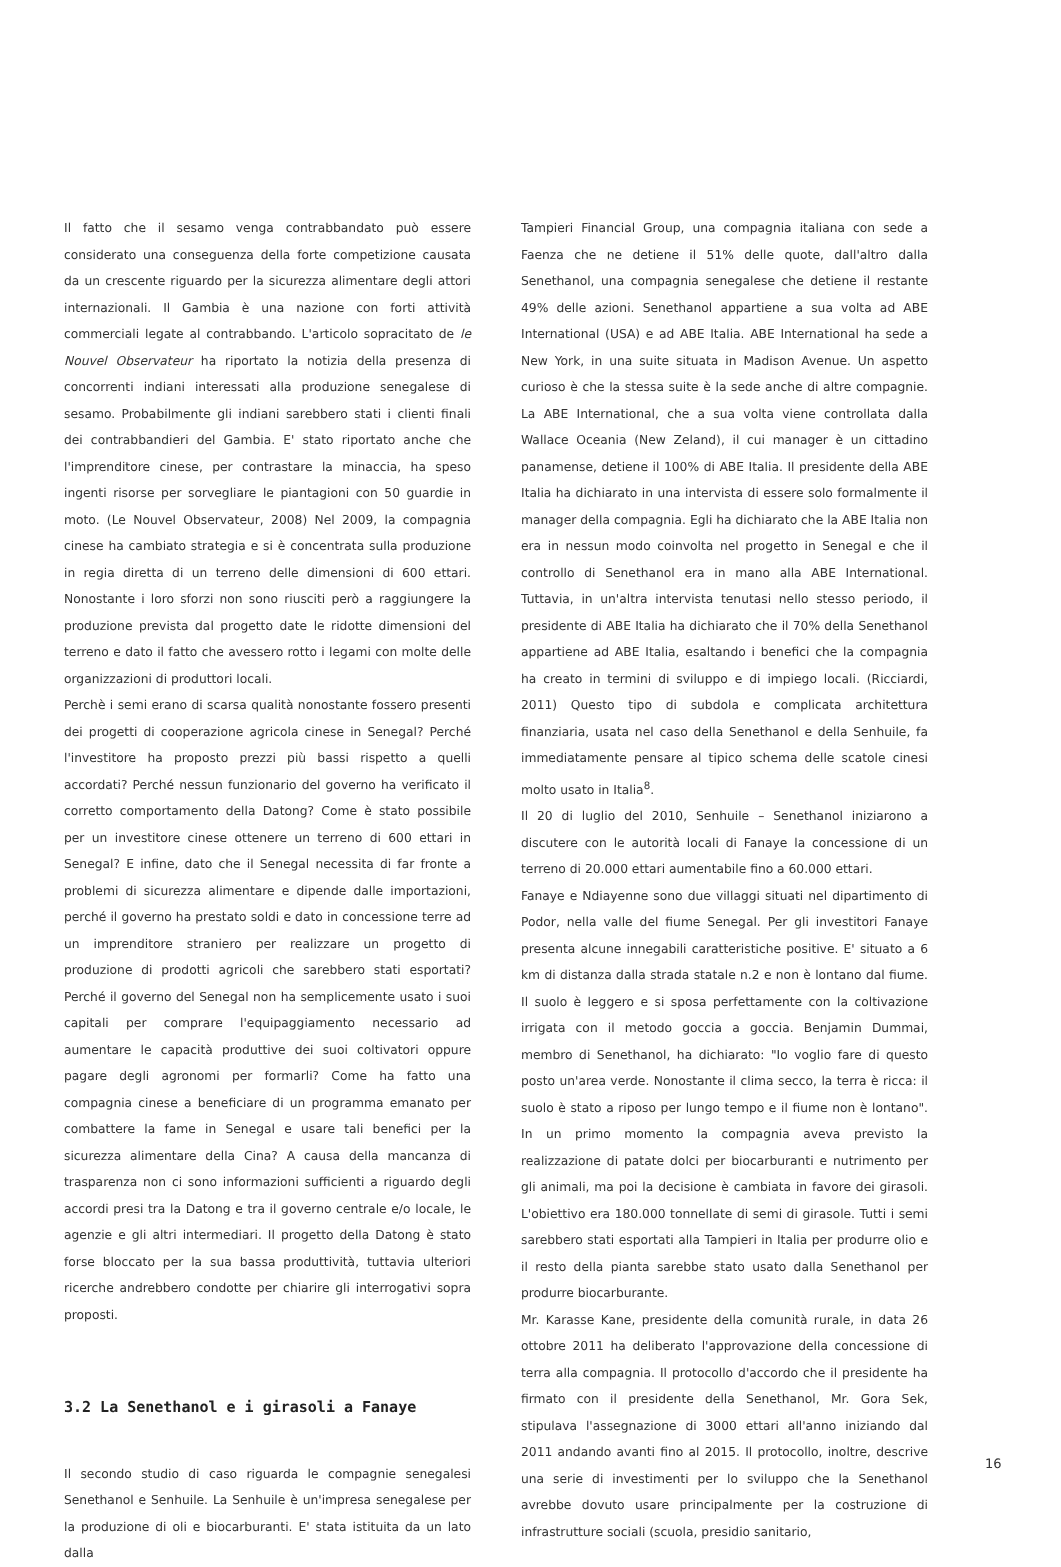Il fatto che il sesamo venga contrabbandato può essere considerato una conseguenza della forte competizione causata da un crescente riguardo per la sicurezza alimentare degli attori internazionali. Il Gambia è una nazione con forti attività commerciali legate al contrabbando. L'articolo sopracitato de le Nouvel Observateur ha riportato la notizia della presenza di concorrenti indiani interessati alla produzione senegalese di sesamo. Probabilmente gli indiani sarebbero stati i clienti finali dei contrabbandieri del Gambia. E' stato riportato anche che l'imprenditore cinese, per contrastare la minaccia, ha speso ingenti risorse per sorvegliare le piantagioni con 50 guardie in moto. (Le Nouvel Observateur, 2008) Nel 2009, la compagnia cinese ha cambiato strategia e si è concentrata sulla produzione in regia diretta di un terreno delle dimensioni di 600 ettari. Nonostante i loro sforzi non sono riusciti però a raggiungere la produzione prevista dal progetto date le ridotte dimensioni del terreno e dato il fatto che avessero rotto i legami con molte delle organizzazioni di produttori locali.
Perchè i semi erano di scarsa qualità nonostante fossero presenti dei progetti di cooperazione agricola cinese in Senegal? Perché l'investitore ha proposto prezzi più bassi rispetto a quelli accordati? Perché nessun funzionario del governo ha verificato il corretto comportamento della Datong? Come è stato possibile per un investitore cinese ottenere un terreno di 600 ettari in Senegal? E infine, dato che il Senegal necessita di far fronte a problemi di sicurezza alimentare e dipende dalle importazioni, perché il governo ha prestato soldi e dato in concessione terre ad un imprenditore straniero per realizzare un progetto di produzione di prodotti agricoli che sarebbero stati esportati? Perché il governo del Senegal non ha semplicemente usato i suoi capitali per comprare l'equipaggiamento necessario ad aumentare le capacità produttive dei suoi coltivatori oppure pagare degli agronomi per formarli? Come ha fatto una compagnia cinese a beneficiare di un programma emanato per combattere la fame in Senegal e usare tali benefici per la sicurezza alimentare della Cina? A causa della mancanza di trasparenza non ci sono informazioni sufficienti a riguardo degli accordi presi tra la Datong e tra il governo centrale e/o locale, le agenzie e gli altri intermediari. Il progetto della Datong è stato forse bloccato per la sua bassa produttività, tuttavia ulteriori ricerche andrebbero condotte per chiarire gli interrogativi sopra proposti.
3.2 La Senethanol e i girasoli a Fanaye
Il secondo studio di caso riguarda le compagnie senegalesi Senethanol e Senhuile. La Senhuile è un'impresa senegalese per la produzione di oli e biocarburanti. E' stata istituita da un lato dalla
Tampieri Financial Group, una compagnia italiana con sede a Faenza che ne detiene il 51% delle quote, dall'altro dalla Senethanol, una compagnia senegalese che detiene il restante 49% delle azioni. Senethanol appartiene a sua volta ad ABE International (USA) e ad ABE Italia. ABE International ha sede a New York, in una suite situata in Madison Avenue. Un aspetto curioso è che la stessa suite è la sede anche di altre compagnie. La ABE International, che a sua volta viene controllata dalla Wallace Oceania (New Zeland), il cui manager è un cittadino panamense, detiene il 100% di ABE Italia. Il presidente della ABE Italia ha dichiarato in una intervista di essere solo formalmente il manager della compagnia. Egli ha dichiarato che la ABE Italia non era in nessun modo coinvolta nel progetto in Senegal e che il controllo di Senethanol era in mano alla ABE International. Tuttavia, in un'altra intervista tenutasi nello stesso periodo, il presidente di ABE Italia ha dichiarato che il 70% della Senethanol appartiene ad ABE Italia, esaltando i benefici che la compagnia ha creato in termini di sviluppo e di impiego locali. (Ricciardi, 2011) Questo tipo di subdola e complicata architettura finanziaria, usata nel caso della Senethanol e della Senhuile, fa immediatamente pensare al tipico schema delle scatole cinesi molto usato in Italia<sup>8</sup>.
Il 20 di luglio del 2010, Senhuile – Senethanol iniziarono a discutere con le autorità locali di Fanaye la concessione di un terreno di 20.000 ettari aumentabile fino a 60.000 ettari.
Fanaye e Ndiayenne sono due villaggi situati nel dipartimento di Podor, nella valle del fiume Senegal. Per gli investitori Fanaye presenta alcune innegabili caratteristiche positive. E' situato a 6 km di distanza dalla strada statale n.2 e non è lontano dal fiume. Il suolo è leggero e si sposa perfettamente con la coltivazione irrigata con il metodo goccia a goccia. Benjamin Dummai, membro di Senethanol, ha dichiarato: "Io voglio fare di questo posto un'area verde. Nonostante il clima secco, la terra è ricca: il suolo è stato a riposo per lungo tempo e il fiume non è lontano". In un primo momento la compagnia aveva previsto la realizzazione di patate dolci per biocarburanti e nutrimento per gli animali, ma poi la decisione è cambiata in favore dei girasoli. L'obiettivo era 180.000 tonnellate di semi di girasole. Tutti i semi sarebbero stati esportati alla Tampieri in Italia per produrre olio e il resto della pianta sarebbe stato usato dalla Senethanol per produrre biocarburante.
Mr. Karasse Kane, presidente della comunità rurale, in data 26 ottobre 2011 ha deliberato l'approvazione della concessione di terra alla compagnia. Il protocollo d'accordo che il presidente ha firmato con il presidente della Senethanol, Mr. Gora Sek, stipulava l'assegnazione di 3000 ettari all'anno iniziando dal 2011 andando avanti fino al 2015. Il protocollo, inoltre, descrive una serie di investimenti per lo sviluppo che la Senethanol avrebbe dovuto usare principalmente per la costruzione di infrastrutture sociali (scuola, presidio sanitario,
16